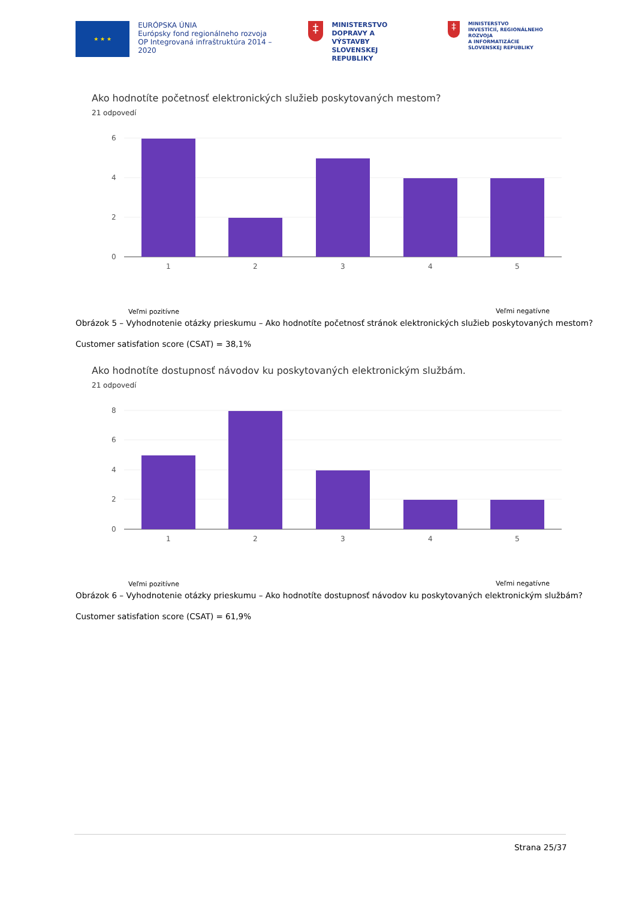★ ★ ★
EURÓPSKA ÚNIA
Európsky fond regionálneho rozvoja
OP Integrovaná infraštruktúra 2014 – 2020
‡
MINISTERSTVO
DOPRAVY A VÝSTAVBY
SLOVENSKEJ REPUBLIKY
‡
MINISTERSTVO
INVESTÍCIÍ, REGIONÁLNEHO ROZVOJA
A INFORMATIZÁCIE
SLOVENSKEJ REPUBLIKY
Ako hodnotíte početnosť elektronických služieb poskytovaných mestom?
21 odpovedí
6
4
2
0
1
2
3
4
5
Veľmi pozitívne Veľmi negatívne
Obrázok 5 – Vyhodnotenie otázky prieskumu – Ako hodnotíte početnosť stránok elektronických služieb poskytovaných mestom?
Customer satisfation score (CSAT) = 38,1%
Ako hodnotíte dostupnosť návodov ku poskytovaných elektronickým službám.
21 odpovedí
8
6
4
2
0
1
2
3
4
5
Veľmi pozitívne Veľmi negatívne
Obrázok 6 – Vyhodnotenie otázky prieskumu – Ako hodnotíte dostupnosť návodov ku poskytovaných elektronickým službám?
Customer satisfation score (CSAT) = 61,9%
Strana 25/37